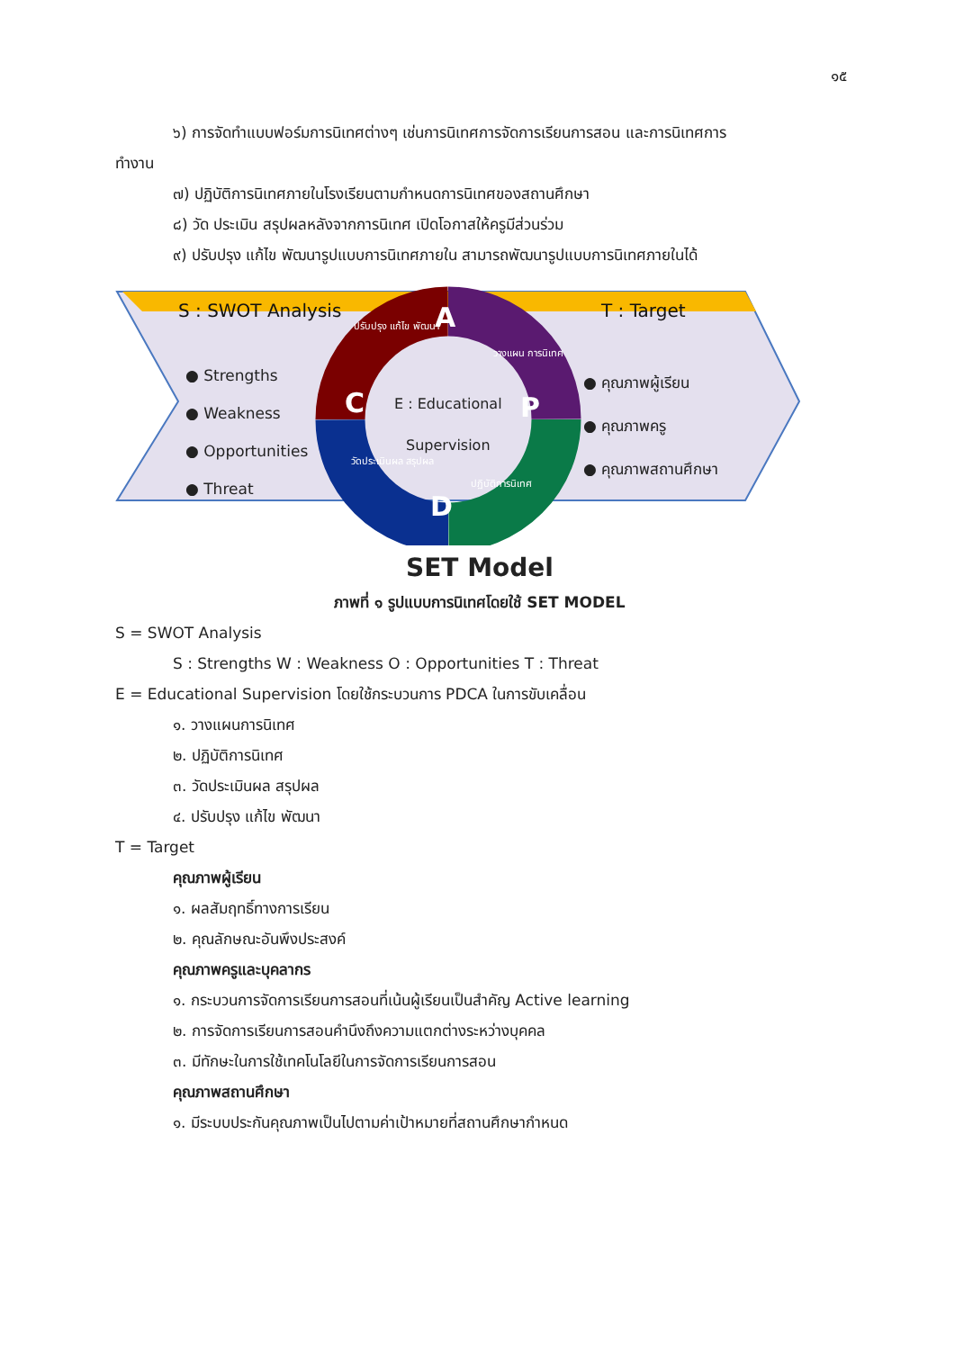๑๕
๖) การจัดทำแบบฟอร์มการนิเทศต่างๆ เช่นการนิเทศการจัดการเรียนการสอน และการนิเทศการ
ทำงาน
๗) ปฏิบัติการนิเทศภายในโรงเรียนตามกำหนดการนิเทศของสถานศึกษา
๘) วัด ประเมิน สรุปผลหลังจากการนิเทศ เปิดโอกาสให้ครูมีส่วนร่วม
๙) ปรับปรุง แก้ไข พัฒนารูปแบบการนิเทศภายใน สามารถพัฒนารูปแบบการนิเทศภายในได้
S : SWOT Analysis T : Target
● Strengths
● Weakness
● Opportunities
● Threat
● คุณภาพผู้เรียน
● คุณภาพครู
● คุณภาพสถานศึกษา
E : Educational
Supervision
A
P
D
C
ปรับปรุง แก้ไข พัฒนา
วางแผน การนิเทศ
ปฏิบัติการนิเทศ
วัดประเมินผล สรุปผล
SET Model
ภาพที่ ๑ รูปแบบการนิเทศโดยใช้ SET MODEL
S = SWOT Analysis
S : Strengths W : Weakness O : Opportunities T : Threat
E = Educational Supervision โดยใช้กระบวนการ PDCA ในการขับเคลื่อน
๑. วางแผนการนิเทศ
๒. ปฏิบัติการนิเทศ
๓. วัดประเมินผล สรุปผล
๔. ปรับปรุง แก้ไข พัฒนา
T = Target
คุณภาพผู้เรียน
๑. ผลสัมฤทธิ์ทางการเรียน
๒. คุณลักษณะอันพึงประสงค์
คุณภาพครูและบุคลากร
๑. กระบวนการจัดการเรียนการสอนที่เน้นผู้เรียนเป็นสำคัญ Active learning
๒. การจัดการเรียนการสอนคำนึงถึงความแตกต่างระหว่างบุคคล
๓. มีทักษะในการใช้เทคโนโลยีในการจัดการเรียนการสอน
คุณภาพสถานศึกษา
๑. มีระบบประกันคุณภาพเป็นไปตามค่าเป้าหมายที่สถานศึกษากำหนด